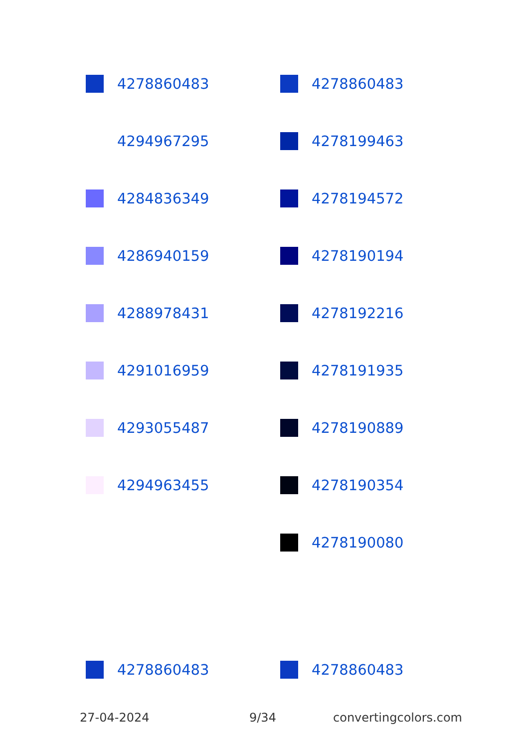4278860483 4278860483
4294967295 4278199463
4284836349 4278194572
4286940159 4278190194
4288978431 4278192216
4291016959 4278191935
4293055487 4278190889
4294963455 4278190354
4278190080
4278860483 4278860483
27-04-2024 9/34 convertingcolors.com